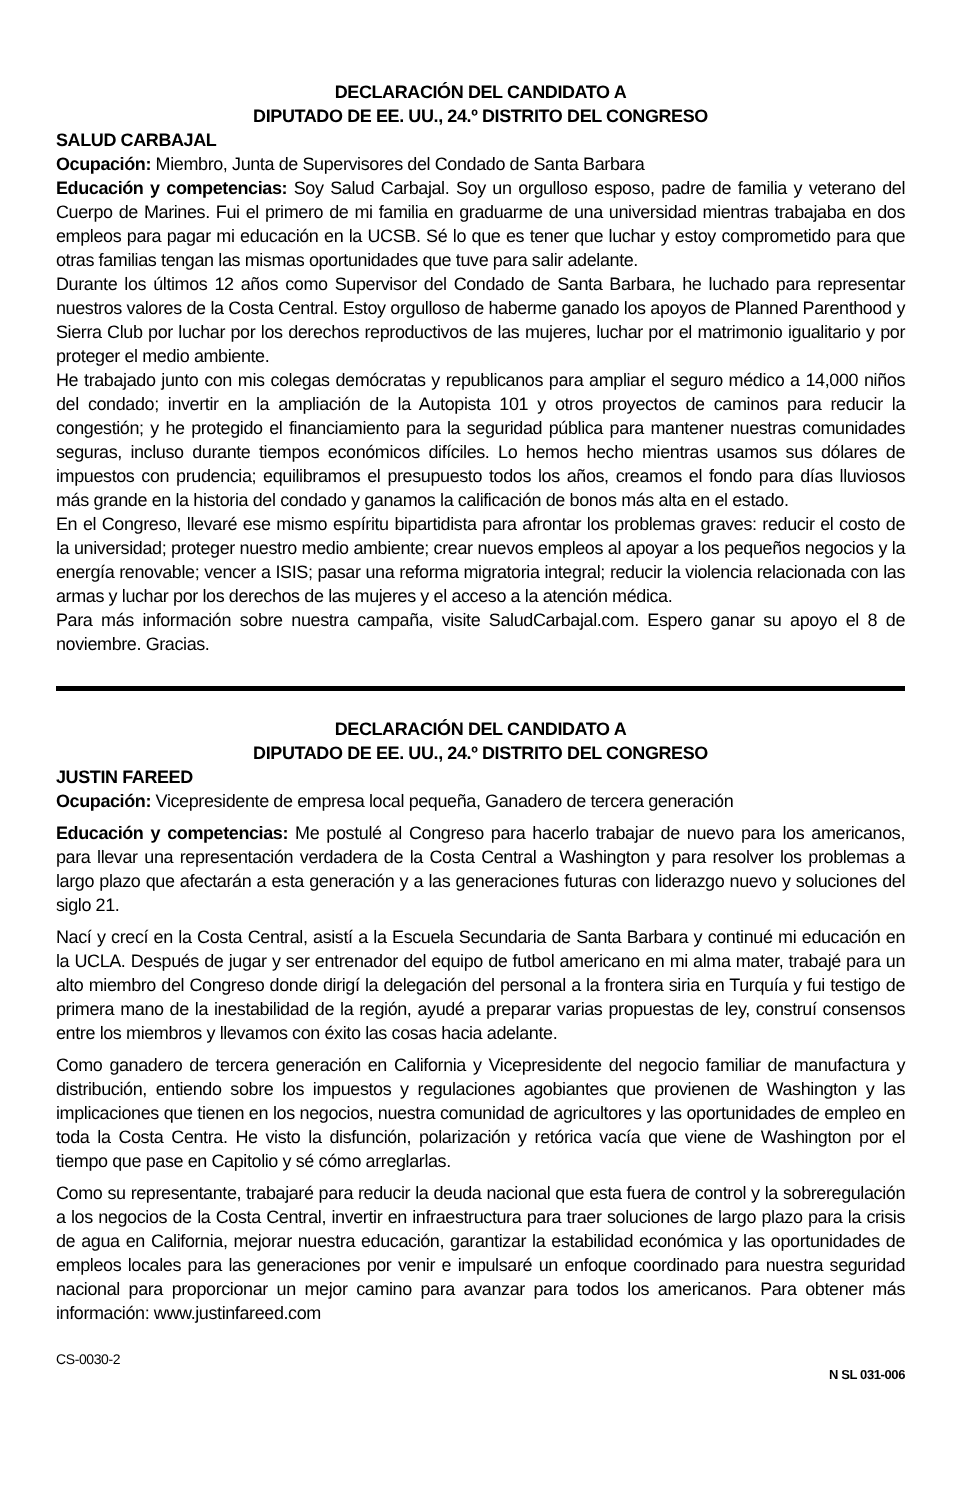DECLARACIÓN DEL CANDIDATO A
DIPUTADO DE EE. UU., 24.º DISTRITO DEL CONGRESO
SALUD CARBAJAL
Ocupación: Miembro, Junta de Supervisores del Condado de Santa Barbara
Educación y competencias: Soy Salud Carbajal. Soy un orgulloso esposo, padre de familia y veterano del Cuerpo de Marines. Fui el primero de mi familia en graduarme de una universidad mientras trabajaba en dos empleos para pagar mi educación en la UCSB. Sé lo que es tener que luchar y estoy comprometido para que otras familias tengan las mismas oportunidades que tuve para salir adelante.
Durante los últimos 12 años como Supervisor del Condado de Santa Barbara, he luchado para representar nuestros valores de la Costa Central. Estoy orgulloso de haberme ganado los apoyos de Planned Parenthood y Sierra Club por luchar por los derechos reproductivos de las mujeres, luchar por el matrimonio igualitario y por proteger el medio ambiente.
He trabajado junto con mis colegas demócratas y republicanos para ampliar el seguro médico a 14,000 niños del condado; invertir en la ampliación de la Autopista 101 y otros proyectos de caminos para reducir la congestión; y he protegido el financiamiento para la seguridad pública para mantener nuestras comunidades seguras, incluso durante tiempos económicos difíciles. Lo hemos hecho mientras usamos sus dólares de impuestos con prudencia; equilibramos el presupuesto todos los años, creamos el fondo para días lluviosos más grande en la historia del condado y ganamos la calificación de bonos más alta en el estado.
En el Congreso, llevaré ese mismo espíritu bipartidista para afrontar los problemas graves: reducir el costo de la universidad; proteger nuestro medio ambiente; crear nuevos empleos al apoyar a los pequeños negocios y la energía renovable; vencer a ISIS; pasar una reforma migratoria integral; reducir la violencia relacionada con las armas y luchar por los derechos de las mujeres y el acceso a la atención médica.
Para más información sobre nuestra campaña, visite SaludCarbajal.com. Espero ganar su apoyo el 8 de noviembre. Gracias.
DECLARACIÓN DEL CANDIDATO A
DIPUTADO DE EE. UU., 24.º DISTRITO DEL CONGRESO
JUSTIN FAREED
Ocupación: Vicepresidente de empresa local pequeña, Ganadero de tercera generación
Educación y competencias: Me postulé al Congreso para hacerlo trabajar de nuevo para los americanos, para llevar una representación verdadera de la Costa Central a Washington y para resolver los problemas a largo plazo que afectarán a esta generación y a las generaciones futuras con liderazgo nuevo y soluciones del siglo 21.
Nací y crecí en la Costa Central, asistí a la Escuela Secundaria de Santa Barbara y continué mi educación en la UCLA. Después de jugar y ser entrenador del equipo de futbol americano en mi alma mater, trabajé para un alto miembro del Congreso donde dirigí la delegación del personal a la frontera siria en Turquía y fui testigo de primera mano de la inestabilidad de la región, ayudé a preparar varias propuestas de ley, construí consensos entre los miembros y llevamos con éxito las cosas hacia adelante.
Como ganadero de tercera generación en California y Vicepresidente del negocio familiar de manufactura y distribución, entiendo sobre los impuestos y regulaciones agobiantes que provienen de Washington y las implicaciones que tienen en los negocios, nuestra comunidad de agricultores y las oportunidades de empleo en toda la Costa Centra. He visto la disfunción, polarización y retórica vacía que viene de Washington por el tiempo que pase en Capitolio y sé cómo arreglarlas.
Como su representante, trabajaré para reducir la deuda nacional que esta fuera de control y la sobreregulación a los negocios de la Costa Central, invertir en infraestructura para traer soluciones de largo plazo para la crisis de agua en California, mejorar nuestra educación, garantizar la estabilidad económica y las oportunidades de empleos locales para las generaciones por venir e impulsaré un enfoque coordinado para nuestra seguridad nacional para proporcionar un mejor camino para avanzar para todos los americanos. Para obtener más información: www.justinfareed.com
CS-0030-2 N SL 031-006